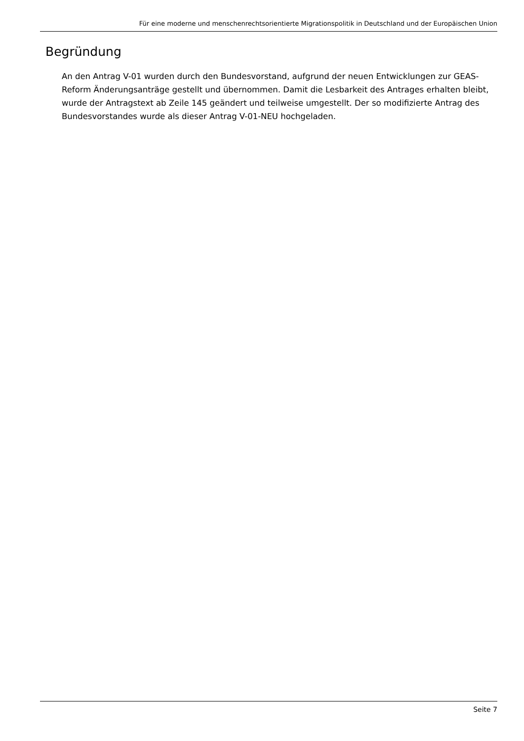Für eine moderne und menschenrechtsorientierte Migrationspolitik in Deutschland und der Europäischen Union
Begründung
An den Antrag V-01 wurden durch den Bundesvorstand, aufgrund der neuen Entwicklungen zur GEAS-Reform Änderungsanträge gestellt und übernommen. Damit die Lesbarkeit des Antrages erhalten bleibt, wurde der Antragstext ab Zeile 145 geändert und teilweise umgestellt. Der so modifizierte Antrag des Bundesvorstandes wurde als dieser Antrag V-01-NEU hochgeladen.
Seite 7